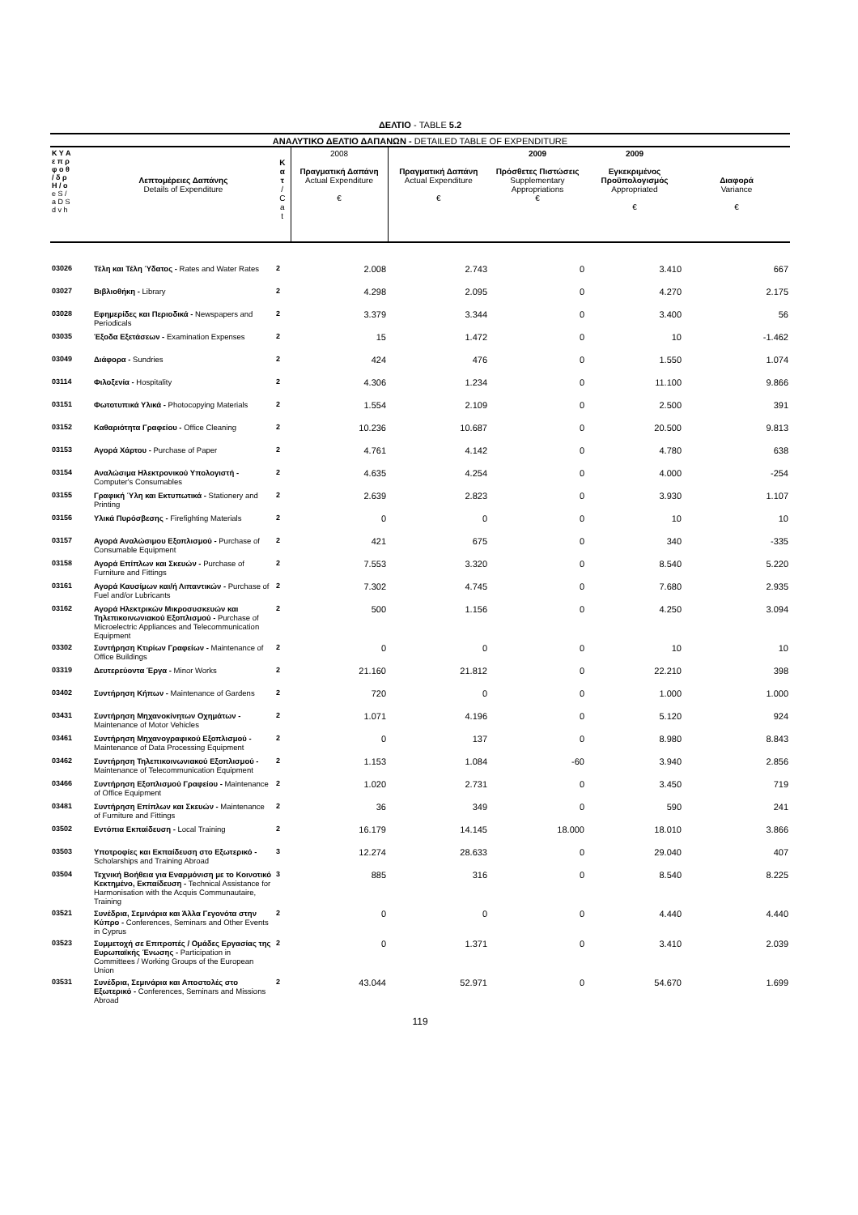ΔΕΛΤΙΟ - TABLE 5.2
ΑΝΑΛΥΤΙΚΟ ΔΕΛΤΙΟ ΔΑΠΑΝΩΝ - DETAILED TABLE OF EXPENDITURE
| Κ Υ Α ε π ρ φ ο θ / δ ρ H / o e S / a D S d v h | Λεπτομέρειες Δαπάνης Details of Expenditure | Κ α τ / C a t | 2008 Πραγματική Δαπάνη Actual Expenditure € | Πραγματική Δαπάνη Actual Expenditure € | 2009 Πρόσθετες Πιστώσεις Supplementary Appropriations € | 2009 Εγκεκριμένος Προϋπολογισμός Appropriated € | Διαφορά Variance € |
| --- | --- | --- | --- | --- | --- | --- | --- |
| 03026 | Τέλη και Τέλη Ύδατος - Rates and Water Rates | 2 | 2.008 | 2.743 | 0 | 3.410 | 667 |
| 03027 | Βιβλιοθήκη - Library | 2 | 4.298 | 2.095 | 0 | 4.270 | 2.175 |
| 03028 | Εφημερίδες και Περιοδικά - Newspapers and Periodicals | 2 | 3.379 | 3.344 | 0 | 3.400 | 56 |
| 03035 | Έξοδα Εξετάσεων - Examination Expenses | 2 | 15 | 1.472 | 0 | 10 | -1.462 |
| 03049 | Διάφορα - Sundries | 2 | 424 | 476 | 0 | 1.550 | 1.074 |
| 03114 | Φιλοξενία - Hospitality | 2 | 4.306 | 1.234 | 0 | 11.100 | 9.866 |
| 03151 | Φωτοτυπικά Υλικά - Photocopying Materials | 2 | 1.554 | 2.109 | 0 | 2.500 | 391 |
| 03152 | Καθαριότητα Γραφείου - Office Cleaning | 2 | 10.236 | 10.687 | 0 | 20.500 | 9.813 |
| 03153 | Αγορά Χάρτου - Purchase of Paper | 2 | 4.761 | 4.142 | 0 | 4.780 | 638 |
| 03154 | Αναλώσιμα Ηλεκτρονικού Υπολογιστή - Computer's Consumables | 2 | 4.635 | 4.254 | 0 | 4.000 | -254 |
| 03155 | Γραφική Ύλη και Εκτυπωτικά - Stationery and Printing | 2 | 2.639 | 2.823 | 0 | 3.930 | 1.107 |
| 03156 | Υλικά Πυρόσβεσης - Firefighting Materials | 2 | 0 | 0 | 0 | 10 | 10 |
| 03157 | Αγορά Αναλώσιμου Εξοπλισμού - Purchase of Consumable Equipment | 2 | 421 | 675 | 0 | 340 | -335 |
| 03158 | Αγορά Επίπλων και Σκευών - Purchase of Furniture and Fittings | 2 | 7.553 | 3.320 | 0 | 8.540 | 5.220 |
| 03161 | Αγορά Καυσίμων και/ή Λιπαντικών - Purchase of Fuel and/or Lubricants | 2 | 7.302 | 4.745 | 0 | 7.680 | 2.935 |
| 03162 | Αγορά Ηλεκτρικών Μικροσυσκευών και Τηλεπικοινωνιακού Εξοπλισμού - Purchase of Microelectric Appliances and Telecommunication Equipment | 2 | 500 | 1.156 | 0 | 4.250 | 3.094 |
| 03302 | Συντήρηση Κτιρίων Γραφείων - Maintenance of Office Buildings | 2 | 0 | 0 | 0 | 10 | 10 |
| 03319 | Δευτερεύοντα Έργα - Minor Works | 2 | 21.160 | 21.812 | 0 | 22.210 | 398 |
| 03402 | Συντήρηση Κήπων - Maintenance of Gardens | 2 | 720 | 0 | 0 | 1.000 | 1.000 |
| 03431 | Συντήρηση Μηχανοκίνητων Οχημάτων - Maintenance of Motor Vehicles | 2 | 1.071 | 4.196 | 0 | 5.120 | 924 |
| 03461 | Συντήρηση Μηχανογραφικού Εξοπλισμού - Maintenance of Data Processing Equipment | 2 | 0 | 137 | 0 | 8.980 | 8.843 |
| 03462 | Συντήρηση Τηλεπικοινωνιακού Εξοπλισμού - Maintenance of Telecommunication Equipment | 2 | 1.153 | 1.084 | -60 | 3.940 | 2.856 |
| 03466 | Συντήρηση Εξοπλισμού Γραφείου - Maintenance of Office Equipment | 2 | 1.020 | 2.731 | 0 | 3.450 | 719 |
| 03481 | Συντήρηση Επίπλων και Σκευών - Maintenance of Furniture and Fittings | 2 | 36 | 349 | 0 | 590 | 241 |
| 03502 | Εντόπια Εκπαίδευση - Local Training | 2 | 16.179 | 14.145 | 18.000 | 18.010 | 3.866 |
| 03503 | Υποτροφίες και Εκπαίδευση στο Εξωτερικό - Scholarships and Training Abroad | 3 | 12.274 | 28.633 | 0 | 29.040 | 407 |
| 03504 | Τεχνική Βοήθεια για Εναρμόνιση με το Κοινοτικό Κεκτημένο, Εκπαίδευση - Technical Assistance for Harmonisation with the Acquis Communautaire, Training | 3 | 885 | 316 | 0 | 8.540 | 8.225 |
| 03521 | Συνέδρια, Σεμινάρια και Άλλα Γεγονότα στην Κύπρο - Conferences, Seminars and Other Events in Cyprus | 2 | 0 | 0 | 0 | 4.440 | 4.440 |
| 03523 | Συμμετοχή σε Επιτροπές / Ομάδες Εργασίας της Ευρωπαϊκής Ένωσης - Participation in Committees / Working Groups of the European Union | 2 | 0 | 1.371 | 0 | 3.410 | 2.039 |
| 03531 | Συνέδρια, Σεμινάρια και Αποστολές στο Εξωτερικό - Conferences, Seminars and Missions Abroad | 2 | 43.044 | 52.971 | 0 | 54.670 | 1.699 |
119